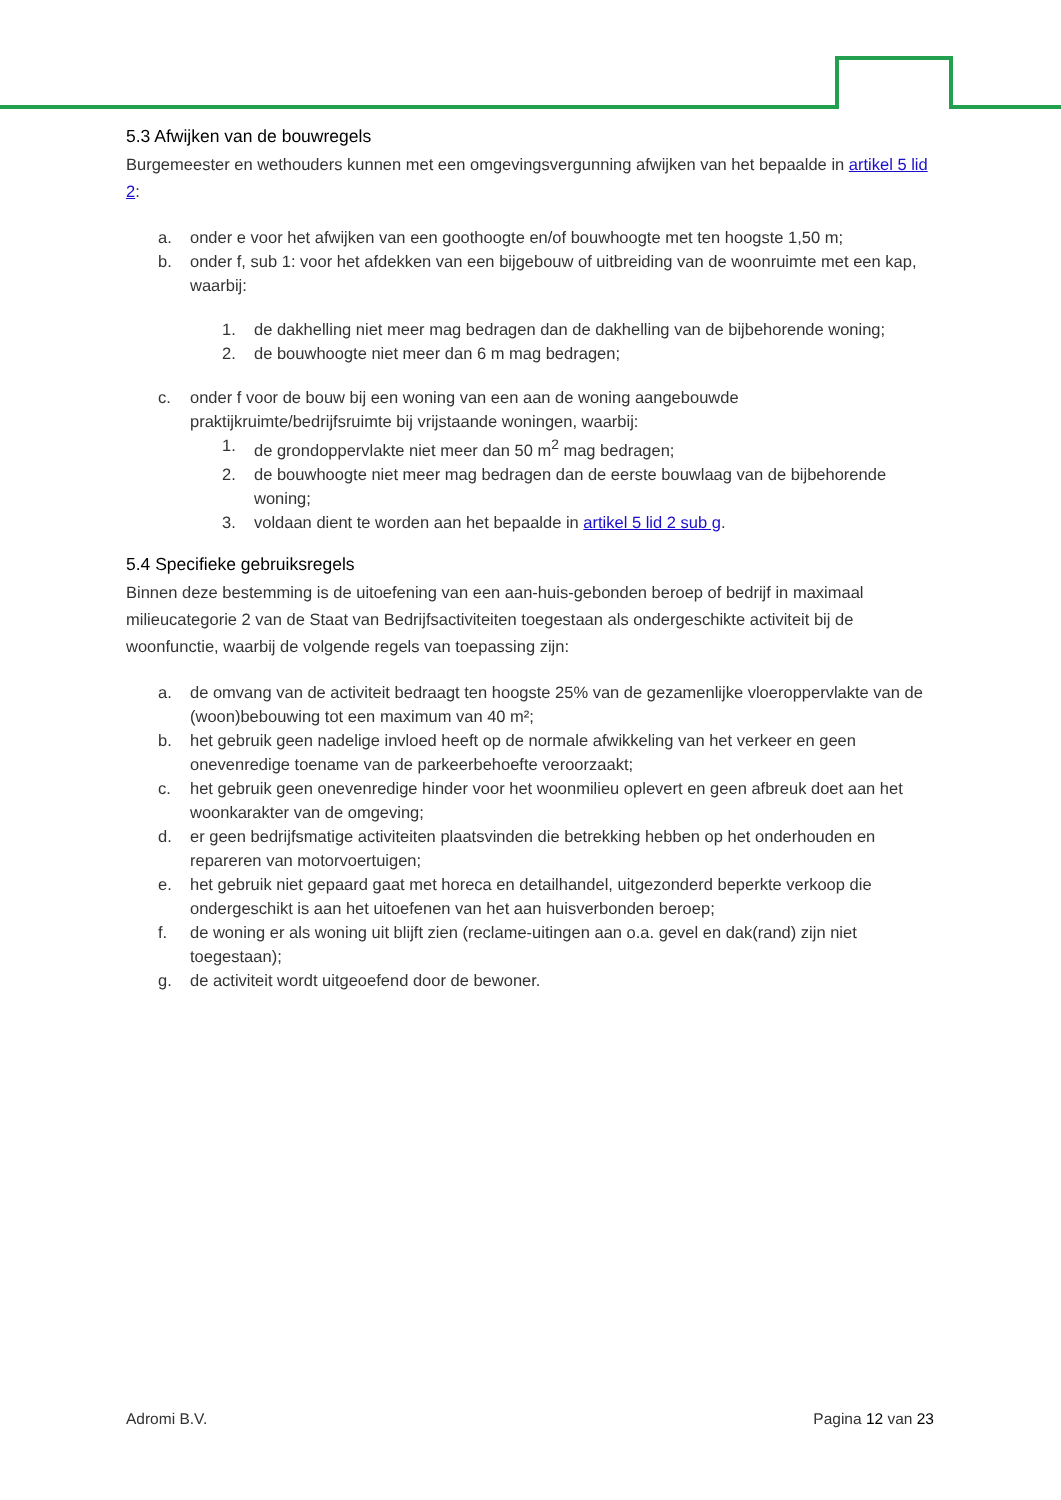5.3 Afwijken van de bouwregels
Burgemeester en wethouders kunnen met een omgevingsvergunning afwijken van het bepaalde in artikel 5 lid 2:
a. onder e voor het afwijken van een goothoogte en/of bouwhoogte met ten hoogste 1,50 m;
b. onder f, sub 1: voor het afdekken van een bijgebouw of uitbreiding van de woonruimte met een kap, waarbij:
1. de dakhelling niet meer mag bedragen dan de dakhelling van de bijbehorende woning;
2. de bouwhoogte niet meer dan 6 m mag bedragen;
c. onder f voor de bouw bij een woning van een aan de woning aangebouwde praktijkruimte/bedrijfsruimte bij vrijstaande woningen, waarbij:
1. de grondoppervlakte niet meer dan 50 m<sup>2</sup> mag bedragen;
2. de bouwhoogte niet meer mag bedragen dan de eerste bouwlaag van de bijbehorende woning;
3. voldaan dient te worden aan het bepaalde in artikel 5 lid 2 sub g.
5.4 Specifieke gebruiksregels
Binnen deze bestemming is de uitoefening van een aan-huis-gebonden beroep of bedrijf in maximaal milieucategorie 2 van de Staat van Bedrijfsactiviteiten toegestaan als ondergeschikte activiteit bij de woonfunctie, waarbij de volgende regels van toepassing zijn:
a. de omvang van de activiteit bedraagt ten hoogste 25% van de gezamenlijke vloeroppervlakte van de (woon)bebouwing tot een maximum van 40 m²;
b. het gebruik geen nadelige invloed heeft op de normale afwikkeling van het verkeer en geen onevenredige toename van de parkeerbehoefte veroorzaakt;
c. het gebruik geen onevenredige hinder voor het woonmilieu oplevert en geen afbreuk doet aan het woonkarakter van de omgeving;
d. er geen bedrijfsmatige activiteiten plaatsvinden die betrekking hebben op het onderhouden en repareren van motorvoertuigen;
e. het gebruik niet gepaard gaat met horeca en detailhandel, uitgezonderd beperkte verkoop die ondergeschikt is aan het uitoefenen van het aan huisverbonden beroep;
f. de woning er als woning uit blijft zien (reclame-uitingen aan o.a. gevel en dak(rand) zijn niet toegestaan);
g. de activiteit wordt uitgeoefend door de bewoner.
Adromi B.V. Pagina 12 van 23